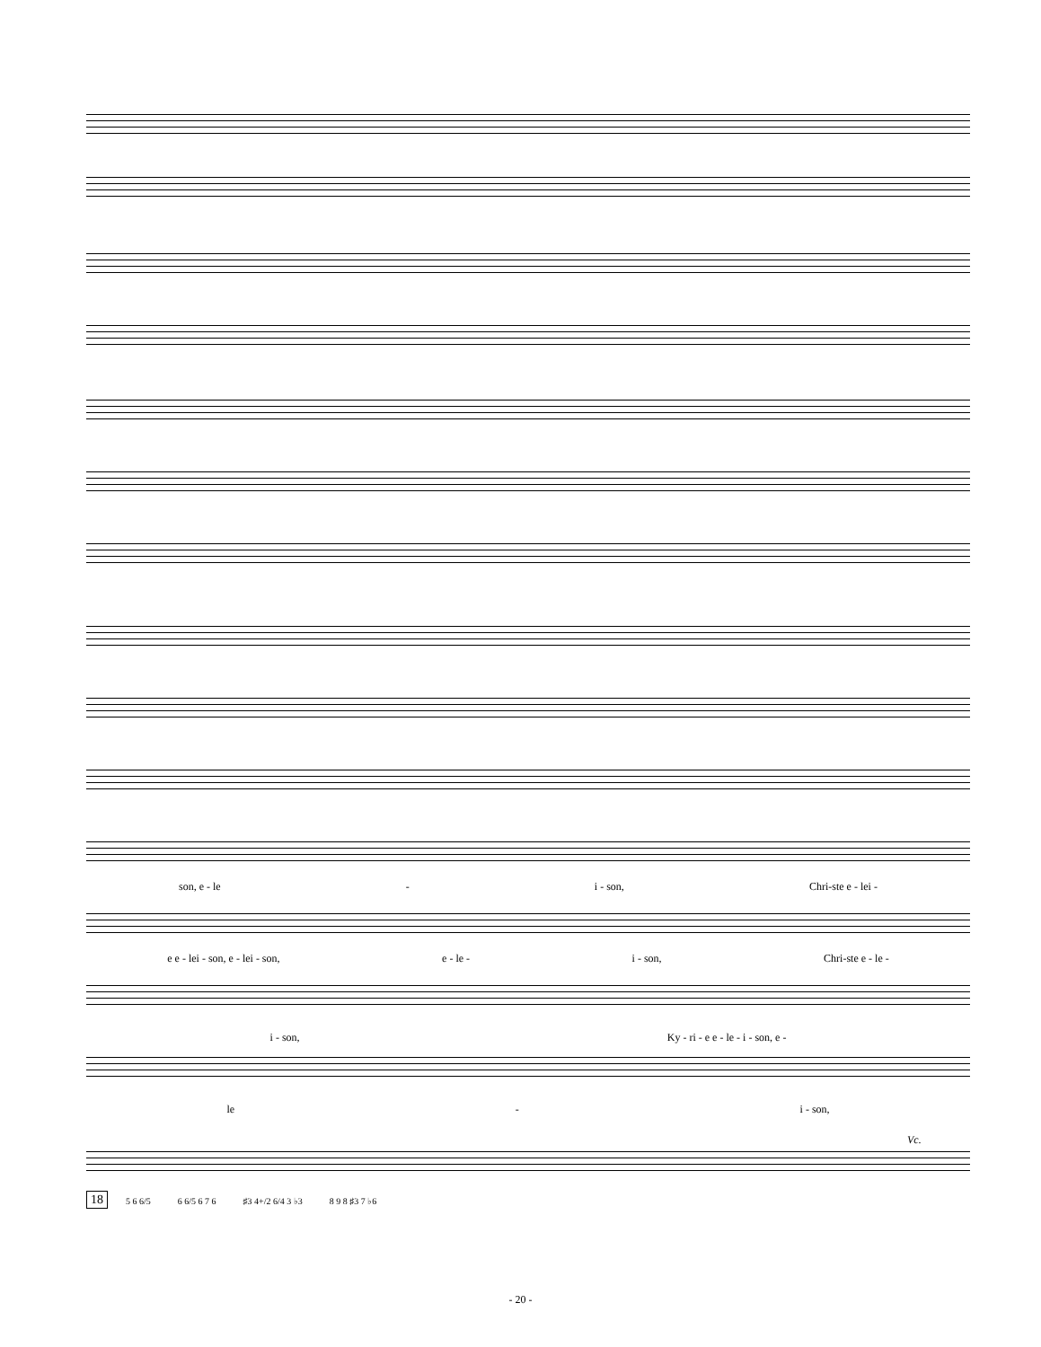son, e - le - i - son, Chri-ste e - lei -
e e - lei - son, e - lei - son, e - le - i - son, Chri-ste e - le -
i - son, Ky - ri - e e - le - i - son, e -
le - i - son,
Vc.
18 5 6 6/5 6 6/5 6 7 6 ♯3 4+/2 6/4 3 ♭3 8 9 8 ♯3 7 ♭6
- 20 -